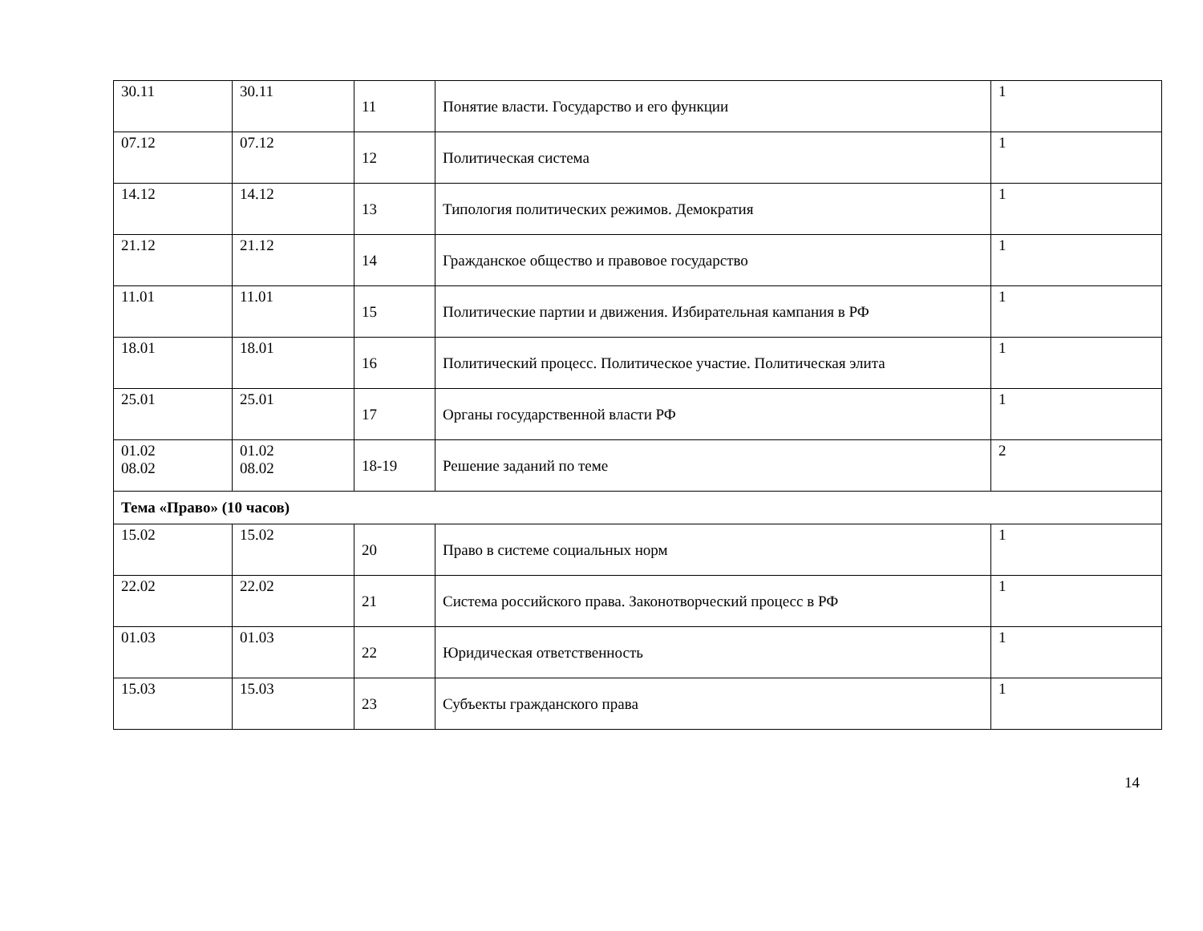| 30.11 | 30.11 | 11 | Понятие власти. Государство и его функции | 1 |
| 07.12 | 07.12 | 12 | Политическая система | 1 |
| 14.12 | 14.12 | 13 | Типология политических режимов. Демократия | 1 |
| 21.12 | 21.12 | 14 | Гражданское общество и правовое государство | 1 |
| 11.01 | 11.01 | 15 | Политические партии и движения. Избирательная кампания в РФ | 1 |
| 18.01 | 18.01 | 16 | Политический процесс. Политическое участие. Политическая элита | 1 |
| 25.01 | 25.01 | 17 | Органы государственной власти РФ | 1 |
| 01.02 08.02 | 01.02 08.02 | 18-19 | Решение заданий по теме | 2 |
| Тема «Право» (10 часов) | | | | |
| 15.02 | 15.02 | 20 | Право в системе социальных норм | 1 |
| 22.02 | 22.02 | 21 | Система российского права. Законотворческий процесс в РФ | 1 |
| 01.03 | 01.03 | 22 | Юридическая ответственность | 1 |
| 15.03 | 15.03 | 23 | Субъекты гражданского права | 1 |
14